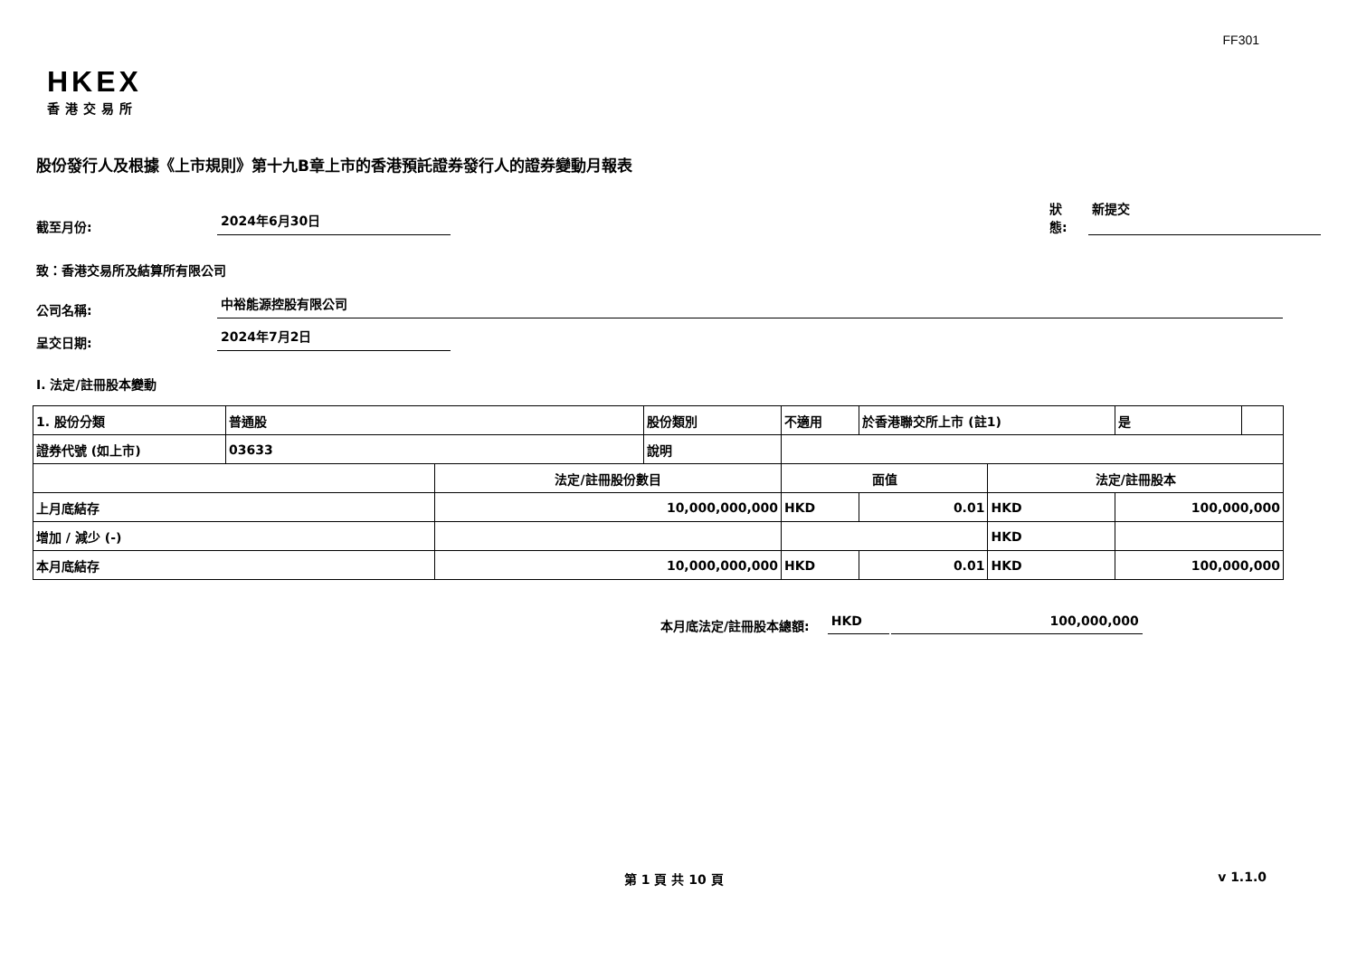FF301
HKEX
香港交易所
股份發行人及根據《上市規則》第十九B章上市的香港預託證券發行人的證券變動月報表
截至月份:
2024年6月30日
狀態: 新提交
致：香港交易所及結算所有限公司
公司名稱:
中裕能源控股有限公司
呈交日期:
2024年7月2日
I. 法定/註冊股本變動
| 1. 股份分類 | 普通股 | | 股份類別 | 不適用 | | 於香港聯交所上市 (註1) | | 是 | |
| 證券代號 (如上市) | 03633 | | 說明 | | | | | | |
| | | 法定/註冊股份數目 | | | 面值 | | 法定/註冊股本 | | |
| 上月底結存 | | 10,000,000,000 | | | HKD | 0.01 | HKD | 100,000,000 | |
| 增加 / 減少 (-) | | | | | | | HKD | | |
| 本月底結存 | | 10,000,000,000 | | | HKD | 0.01 | HKD | 100,000,000 | |
本月底法定/註冊股本總額: HKD 100,000,000
第 1 頁 共 10 頁 v 1.1.0